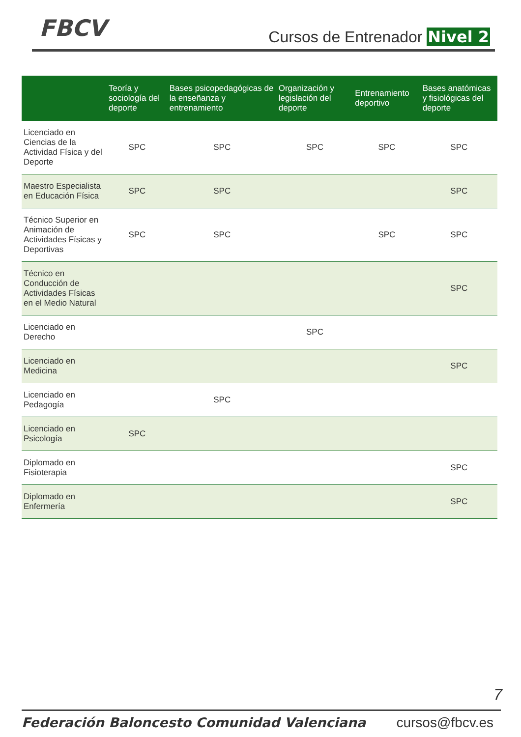FBCV Cursos de Entrenador Nivel 2
| | Teoría y sociología del deporte | Bases psicopedagógicas de la enseñanza y entrenamiento | Organización y legislación del deporte | Entrenamiento deportivo | Bases anatómicas y fisiológicas del deporte |
| --- | --- | --- | --- | --- | --- |
| Licenciado en Ciencias de la Actividad Física y del Deporte | SPC | SPC | SPC | SPC | SPC |
| Maestro Especialista en Educación Física | SPC | SPC | | | SPC |
| Técnico Superior en Animación de Actividades Físicas y Deportivas | SPC | SPC | | SPC | SPC |
| Técnico en Conducción de Actividades Físicas en el Medio Natural | | | | | SPC |
| Licenciado en Derecho | | | SPC | | |
| Licenciado en Medicina | | | | | SPC |
| Licenciado en Pedagogía | | SPC | | | |
| Licenciado en Psicología | SPC | | | | |
| Diplomado en Fisioterapia | | | | | SPC |
| Diplomado en Enfermería | | | | | SPC |
7
Federación Baloncesto Comunidad Valenciana cursos@fbcv.es